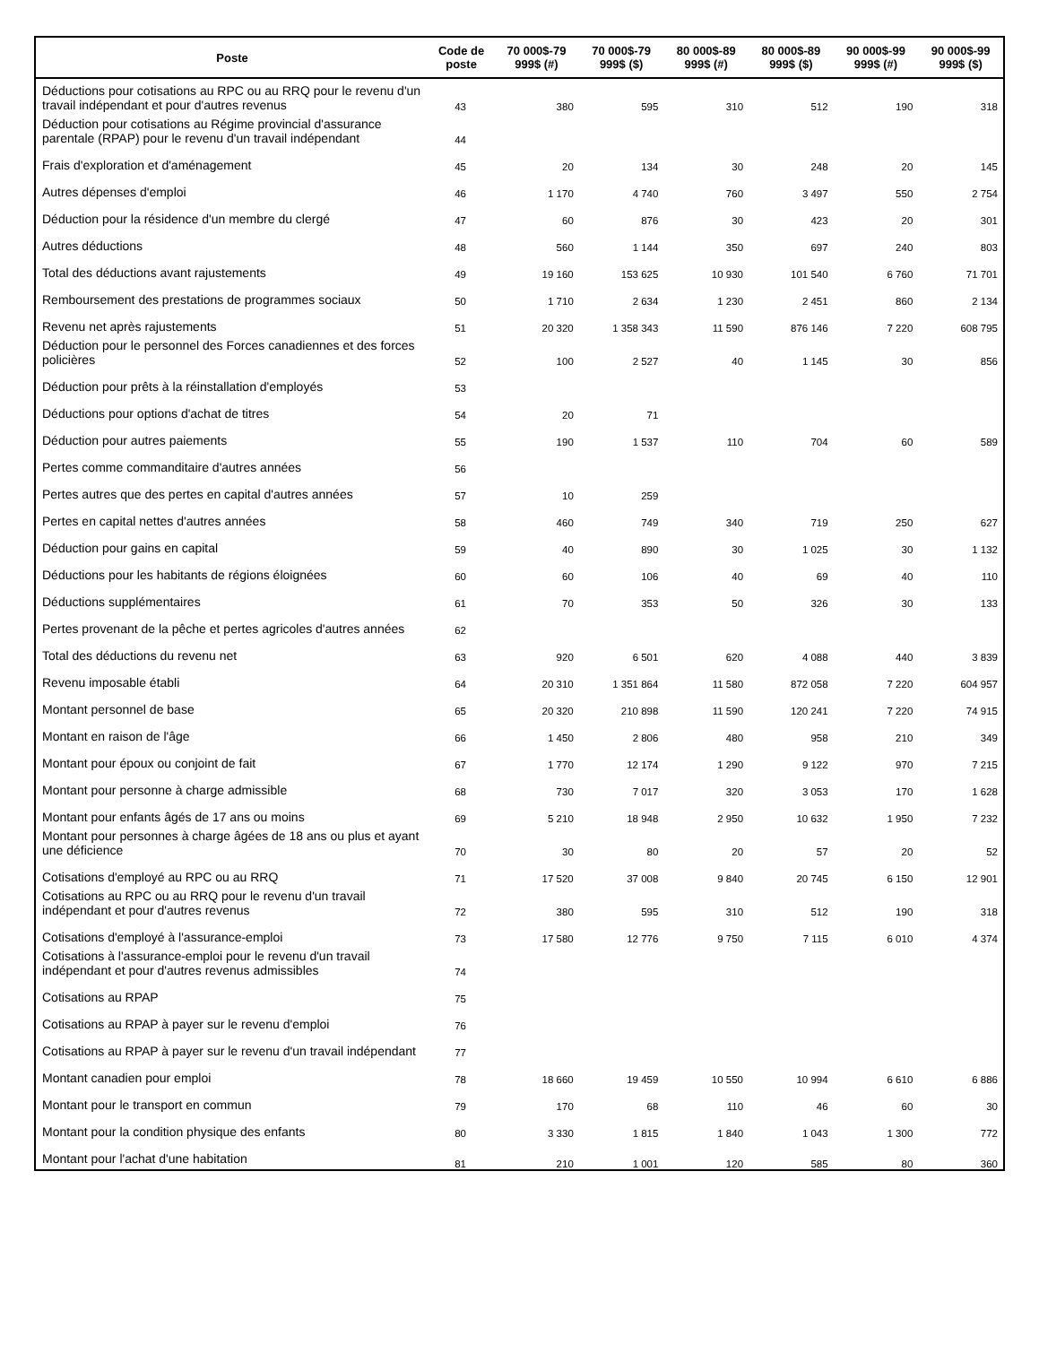| Poste | Code de poste | 70 000$-79 999$ (#) | 70 000$-79 999$ ($) | 80 000$-89 999$ (#) | 80 000$-89 999$ ($) | 90 000$-99 999$ (#) | 90 000$-99 999$ ($) |
| --- | --- | --- | --- | --- | --- | --- | --- |
| Déductions pour cotisations au RPC ou au RRQ pour le revenu d'un travail indépendant et pour d'autres revenus | 43 | 380 | 595 | 310 | 512 | 190 | 318 |
| Déduction pour cotisations au Régime provincial d'assurance parentale (RPAP) pour le revenu d'un travail indépendant | 44 | | | | | | |
| Frais d'exploration et d'aménagement | 45 | 20 | 134 | 30 | 248 | 20 | 145 |
| Autres dépenses d'emploi | 46 | 1 170 | 4 740 | 760 | 3 497 | 550 | 2 754 |
| Déduction pour la résidence d'un membre du clergé | 47 | 60 | 876 | 30 | 423 | 20 | 301 |
| Autres déductions | 48 | 560 | 1 144 | 350 | 697 | 240 | 803 |
| Total des déductions avant rajustements | 49 | 19 160 | 153 625 | 10 930 | 101 540 | 6 760 | 71 701 |
| Remboursement des prestations de programmes sociaux | 50 | 1 710 | 2 634 | 1 230 | 2 451 | 860 | 2 134 |
| Revenu net après rajustements | 51 | 20 320 | 1 358 343 | 11 590 | 876 146 | 7 220 | 608 795 |
| Déduction pour le personnel des Forces canadiennes et des forces policières | 52 | 100 | 2 527 | 40 | 1 145 | 30 | 856 |
| Déduction pour prêts à la réinstallation d'employés | 53 | | | | | | |
| Déductions pour options d'achat de titres | 54 | 20 | 71 | | | | |
| Déduction pour autres paiements | 55 | 190 | 1 537 | 110 | 704 | 60 | 589 |
| Pertes comme commanditaire d'autres années | 56 | | | | | | |
| Pertes autres que des pertes en capital d'autres années | 57 | 10 | 259 | | | | |
| Pertes en capital nettes d'autres années | 58 | 460 | 749 | 340 | 719 | 250 | 627 |
| Déduction pour gains en capital | 59 | 40 | 890 | 30 | 1 025 | 30 | 1 132 |
| Déductions pour les habitants de régions éloignées | 60 | 60 | 106 | 40 | 69 | 40 | 110 |
| Déductions supplémentaires | 61 | 70 | 353 | 50 | 326 | 30 | 133 |
| Pertes provenant de la pêche et pertes agricoles d'autres années | 62 | | | | | | |
| Total des déductions du revenu net | 63 | 920 | 6 501 | 620 | 4 088 | 440 | 3 839 |
| Revenu imposable établi | 64 | 20 310 | 1 351 864 | 11 580 | 872 058 | 7 220 | 604 957 |
| Montant personnel de base | 65 | 20 320 | 210 898 | 11 590 | 120 241 | 7 220 | 74 915 |
| Montant en raison de l'âge | 66 | 1 450 | 2 806 | 480 | 958 | 210 | 349 |
| Montant pour époux ou conjoint de fait | 67 | 1 770 | 12 174 | 1 290 | 9 122 | 970 | 7 215 |
| Montant pour personne à charge admissible | 68 | 730 | 7 017 | 320 | 3 053 | 170 | 1 628 |
| Montant pour enfants âgés de 17 ans ou moins | 69 | 5 210 | 18 948 | 2 950 | 10 632 | 1 950 | 7 232 |
| Montant pour personnes à charge âgées de 18 ans ou plus et ayant une déficience | 70 | 30 | 80 | 20 | 57 | 20 | 52 |
| Cotisations d'employé au RPC ou au RRQ | 71 | 17 520 | 37 008 | 9 840 | 20 745 | 6 150 | 12 901 |
| Cotisations au RPC ou au RRQ pour le revenu d'un travail indépendant et pour d'autres revenus | 72 | 380 | 595 | 310 | 512 | 190 | 318 |
| Cotisations d'employé à l'assurance-emploi | 73 | 17 580 | 12 776 | 9 750 | 7 115 | 6 010 | 4 374 |
| Cotisations à l'assurance-emploi pour le revenu d'un travail indépendant et pour d'autres revenus admissibles | 74 | | | | | | |
| Cotisations au RPAP | 75 | | | | | | |
| Cotisations au RPAP à payer sur le revenu d'emploi | 76 | | | | | | |
| Cotisations au RPAP à payer sur le revenu d'un travail indépendant | 77 | | | | | | |
| Montant canadien pour emploi | 78 | 18 660 | 19 459 | 10 550 | 10 994 | 6 610 | 6 886 |
| Montant pour le transport en commun | 79 | 170 | 68 | 110 | 46 | 60 | 30 |
| Montant pour la condition physique des enfants | 80 | 3 330 | 1 815 | 1 840 | 1 043 | 1 300 | 772 |
| Montant pour l'achat d'une habitation | 81 | 210 | 1 001 | 120 | 585 | 80 | 360 |